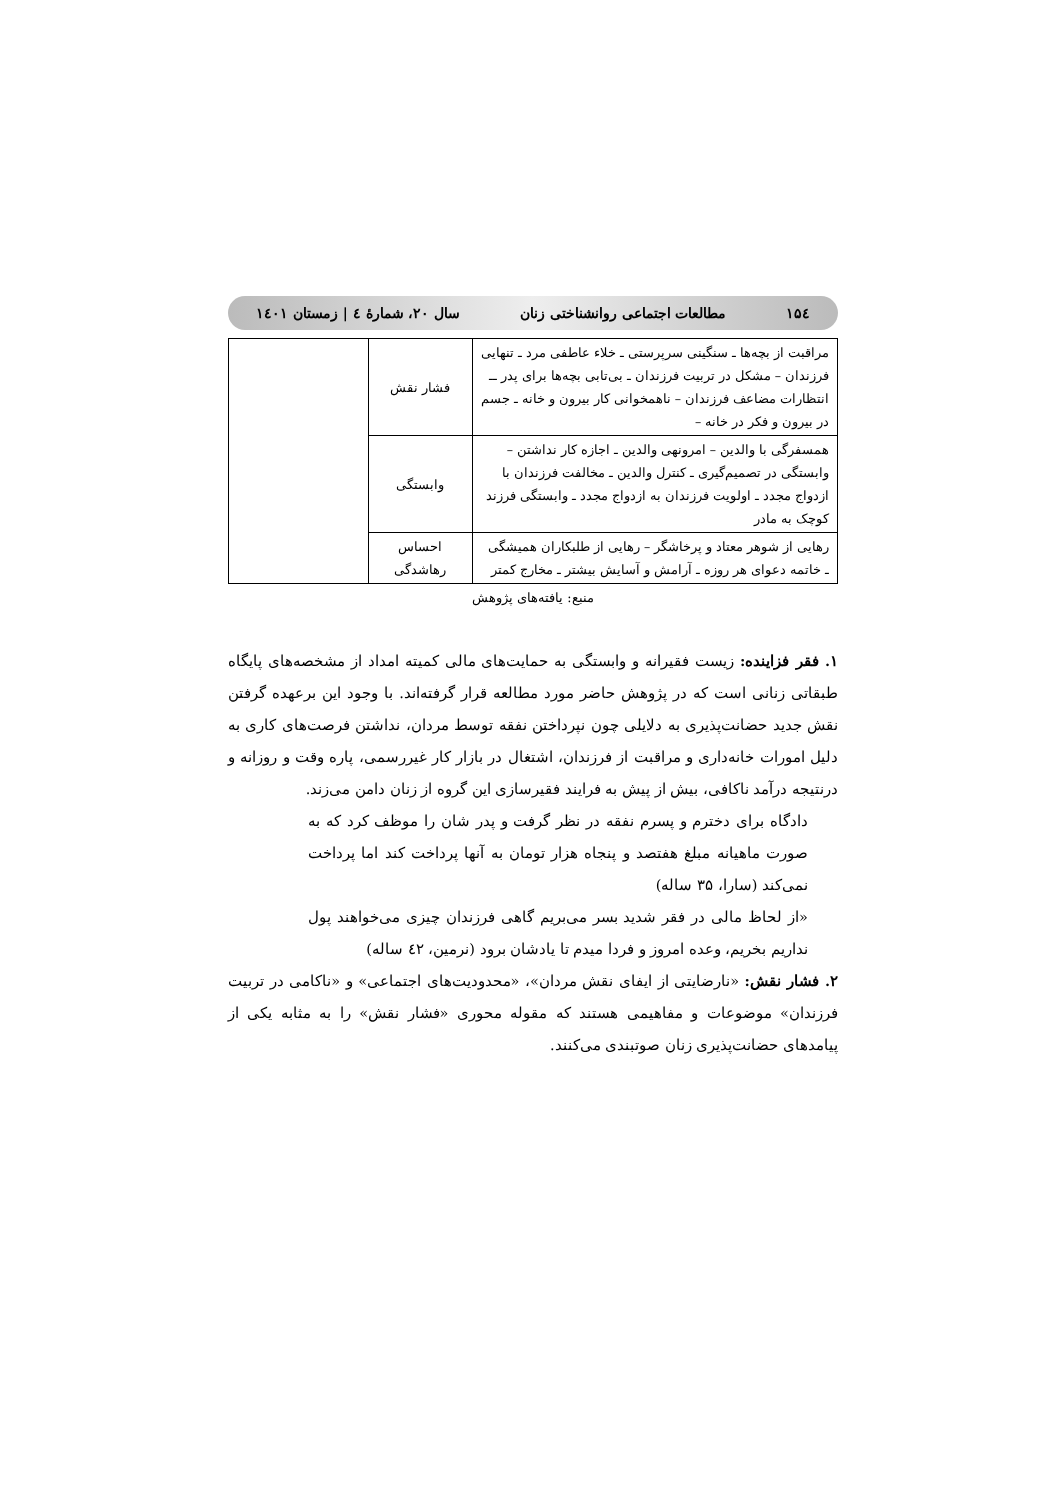۱۵٤ مطالعات اجتماعی روانشناختی زنان سال ۲۰، شمارهٔ ٤ | زمستان ۱٤۰۱
| مراقبت از بچه‌ها ـ سنگینی سرپرستی ـ خلاء عاطفی مرد ـ تنهایی فرزندان – مشکل در تربیت فرزندان ـ بی‌تابی بچه‌ها برای پدر ــ انتظارات مضاعف فرزندان – ناهمخوانی کار بیرون و خانه ـ جسم در بیرون و فکر در خانه – | فشار نقش | |
| همسفرگی با والدین – امرونهی والدین ـ اجازه کار نداشتن – وابستگی در تصمیم‌گیری ـ کنترل والدین ـ مخالفت فرزندان با ازدواج مجدد ـ اولویت فرزندان به ازدواج مجدد ـ وابستگی فرزند کوچک به مادر | وابستگی | |
| رهایی از شوهر معتاد و پرخاشگر – رهایی از طلبکاران همیشگی ـ خاتمه دعوای هر روزه ـ آرامش و آسایش بیشتر ـ مخارج کمتر | احساس رهاشدگی | |
منبع: یافته‌های پژوهش
۱. فقر فزاینده: زیست فقیرانه و وابستگی به حمایت‌های مالی کمیته امداد از مشخصه‌های پایگاه طبقاتی زنانی است که در پژوهش حاضر مورد مطالعه قرار گرفته‌اند. با وجود این برعهده گرفتن نقش جدید حضانت‌پذیری به دلایلی چون نپرداختن نفقه توسط مردان، نداشتن فرصت‌های کاری به دلیل امورات خانه‌داری و مراقبت از فرزندان، اشتغال در بازار کار غیررسمی، پاره وقت و روزانه و درنتیجه درآمد ناکافی، بیش از پیش به فرایند فقیرسازی این گروه از زنان دامن می‌زند.
دادگاه برای دخترم و پسرم نفقه در نظر گرفت و پدر شان را موظف کرد که به صورت ماهیانه مبلغ هفتصد و پنجاه هزار تومان به آنها پرداخت کند اما پرداخت نمی‌کند (سارا، ۳۵ ساله)
«از لحاظ مالی در فقر شدید بسر می‌بریم گاهی فرزندان چیزی می‌خواهند پول نداریم بخریم، وعده امروز و فردا میدم تا یادشان برود (نرمین، ٤۲ ساله)
۲. فشار نقش: «نارضایتی از ایفای نقش مردان»، «محدودیت‌های اجتماعی» و «ناکامی در تربیت فرزندان» موضوعات و مفاهیمی هستند که مقوله محوری «فشار نقش» را به مثابه یکی از پیامدهای حضانت‌پذیری زنان صوتبندی می‌کنند.